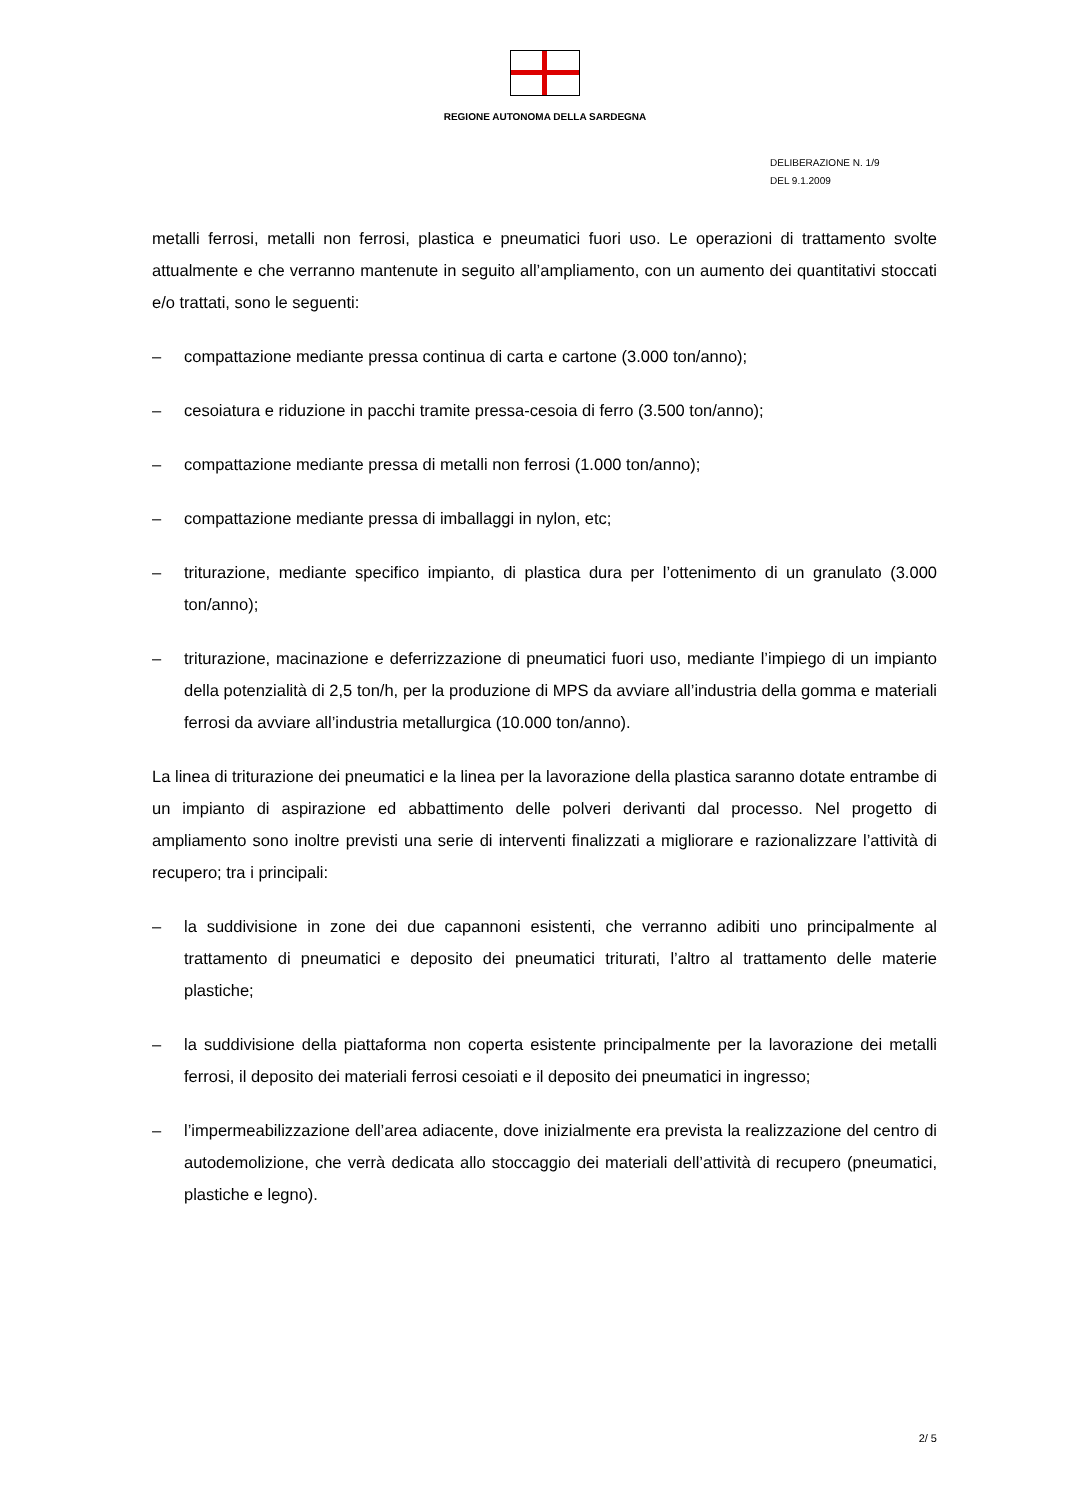REGIONE AUTONOMA DELLA SARDEGNA
DELIBERAZIONE N. 1/9
DEL 9.1.2009
metalli ferrosi, metalli non ferrosi, plastica e pneumatici fuori uso. Le operazioni di trattamento svolte attualmente e che verranno mantenute in seguito all’ampliamento, con un aumento dei quantitativi stoccati e/o trattati, sono le seguenti:
– compattazione mediante pressa continua di carta e cartone (3.000 ton/anno);
– cesoiatura e riduzione in pacchi tramite pressa-cesoia di ferro (3.500 ton/anno);
– compattazione mediante pressa di metalli non ferrosi (1.000 ton/anno);
– compattazione mediante pressa di imballaggi in nylon, etc;
– triturazione, mediante specifico impianto, di plastica dura per l’ottenimento di un granulato (3.000 ton/anno);
– triturazione, macinazione e deferrizzazione di pneumatici fuori uso, mediante l’impiego di un impianto della potenzialità di 2,5 ton/h, per la produzione di MPS da avviare all’industria della gomma e materiali ferrosi da avviare all’industria metallurgica (10.000 ton/anno).
La linea di triturazione dei pneumatici e la linea per la lavorazione della plastica saranno dotate entrambe di un impianto di aspirazione ed abbattimento delle polveri derivanti dal processo. Nel progetto di ampliamento sono inoltre previsti una serie di interventi finalizzati a migliorare e razionalizzare l’attività di recupero; tra i principali:
– la suddivisione in zone dei due capannoni esistenti, che verranno adibiti uno principalmente al trattamento di pneumatici e deposito dei pneumatici triturati, l’altro al trattamento delle materie plastiche;
– la suddivisione della piattaforma non coperta esistente principalmente per la lavorazione dei metalli ferrosi, il deposito dei materiali ferrosi cesoiati e il deposito dei pneumatici in ingresso;
– l’impermeabilizzazione dell’area adiacente, dove inizialmente era prevista la realizzazione del centro di autodemolizione, che verrà dedicata allo stoccaggio dei materiali dell’attività di recupero (pneumatici, plastiche e legno).
2/ 5